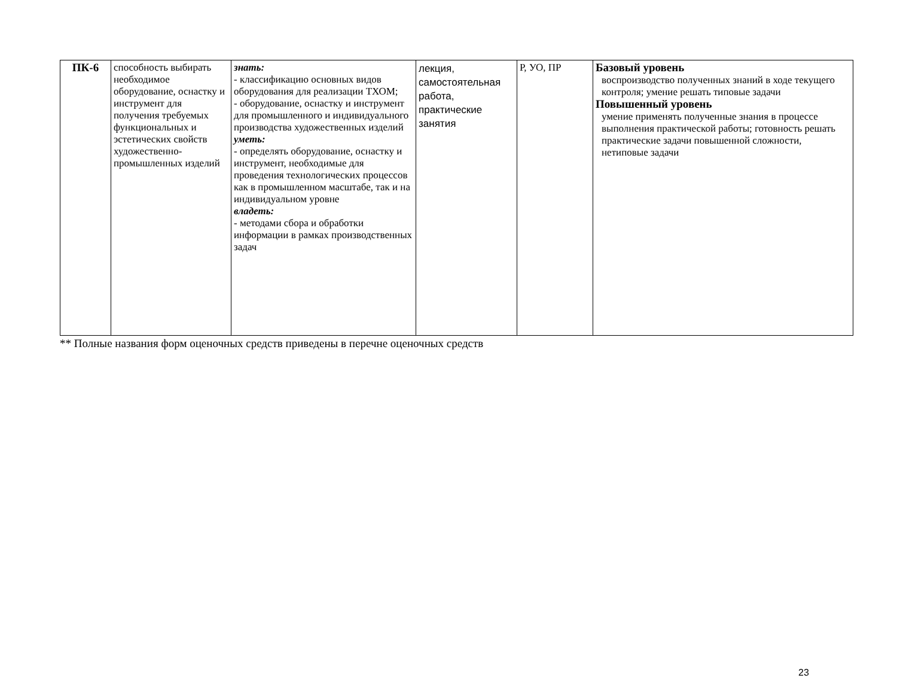| ПК-6 | способность выбирать необходимое оборудование, оснастку и инструмент для получения требуемых функциональных и эстетических свойств художественно-промышленных изделий | знать: - классификацию основных видов оборудования для реализации ТХОМ; - оборудование, оснастку и инструмент для промышленного и индивидуального производства художественных изделий уметь: - определять оборудование, оснастку и инструмент, необходимые для проведения технологических процессов как в промышленном масштабе, так и на индивидуальном уровне владеть: - методами сбора и обработки информации в рамках производственных задач | лекция, самостоятельная работа, практические занятия | Р, УО, ПР | Базовый уровень воспроизводство полученных знаний в ходе текущего контроля; умение решать типовые задачи Повышенный уровень умение применять полученные знания в процессе выполнения практической работы; готовность решать практические задачи повышенной сложности, нетиповые задачи |
** Полные названия форм оценочных средств приведены в перечне оценочных средств
23